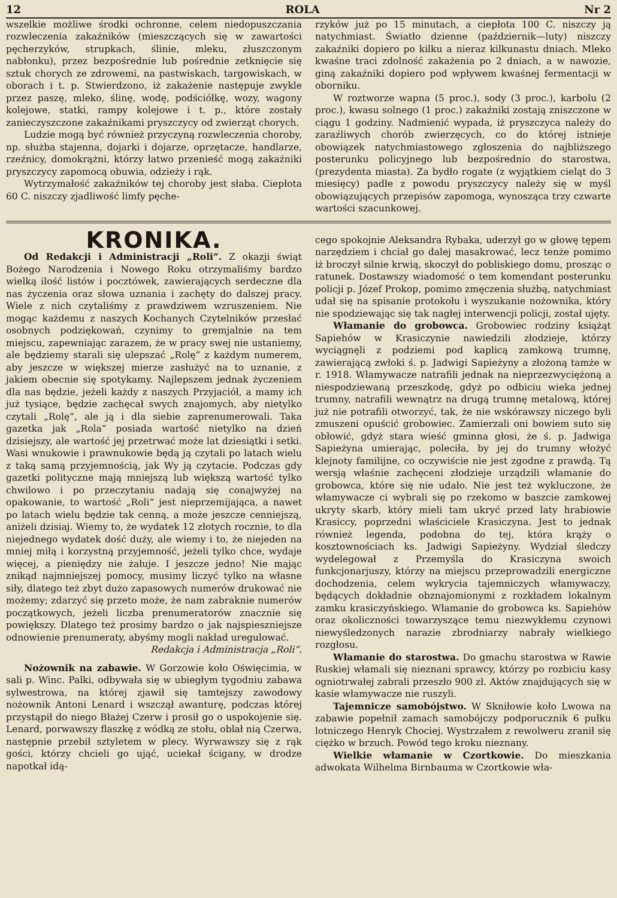12 ROLA Nr 2
wszelkie możliwe środki ochronne, celem niedopuszczania rozwleczenia zakaźników (mieszczących się w zawartości pęcherzyków, strupkach, ślinie, mleku, złuszczonym nabłonku), przez bezpośrednie lub pośrednie zetknięcie się sztuk chorych ze zdrowemi, na pastwiskach, targowiskach, w oborach i t. p. Stwierdzono, iż zakażenie następuje zwykle przez paszę, mleko, ślinę, wodę, podściółkę, wozy, wagony kolejowe, statki, rampy kolejowe i t. p., które zostały zanieczyszczone zakaźnikami pryszczycy od zwierząt chorych.
Ludzie mogą być również przyczyną rozwleczenia choroby, np. służba stajenna, dojarki i dojarze, oprzętacze, handlarze, rzeźnicy, domokrążni, którzy łatwo przenieść mogą zakaźniki pryszczycy zapomocą obuwia, odzieży i rąk.
Wytrzymałość zakaźników tej choroby jest słaba. Ciepłota 60 C. niszczy zjadliwość limfy pęche-
rzyków już po 15 minutach, a ciepłota 100 C. niszczy ją natychmiast. Światło dzienne (październik—luty) niszczy zakaźniki dopiero po kilku a nieraz kilkunastu dniach. Mleko kwaśne traci zdolność zakażenia po 2 dniach, a w nawozie, giną zakaźniki dopiero pod wpływem kwaśnej fermentacji w oborniku.
W roztworze wapna (5 proc.), sody (3 proc.), karbolu (2 proc.), kwasu solnego (1 proc.) zakaźniki zostają zniszczone w ciągu 1 godziny. Nadmienić wypada, iż pryszczyca należy do zaraźliwych chorób zwierzęcych, co do której istnieje obowiązek natychmiastowego zgłoszenia do najbliższego posterunku policyjnego lub bezpośrednio do starostwa, (prezydenta miasta). Za bydło rogate (z wyjątkiem cieląt do 3 miesięcy) padłe z powodu pryszczycy należy się w myśl obowiązujących przepisów zapomoga, wynosząca trzy czwarte wartości szacunkowej.
KRONIKA.
Od Redakcji i Administracji „Roli“. Z okazji świąt Bożego Narodzenia i Nowego Roku otrzymaliśmy bardzo wielką ilość listów i pocztówek, zawierających serdeczne dla nas życzenia oraz słowa uznania i zachęty do dalszej pracy. Wiele z nich czytaliśmy z prawdziwem wzruszeniem. Nie mogąc każdemu z naszych Kochanych Czytelników przesłać osobnych podziękowań, czynimy to gremjalnie na tem miejscu, zapewniając zarazem, że w pracy swej nie ustaniemy, ale będziemy starali się ulepszać „Rolę“ z każdym numerem, aby jeszcze w większej mierze zasłużyć na to uznanie, z jakiem obecnie się spotykamy. Najlepszem jednak życzeniem dla nas będzie, jeżeli każdy z naszych Przyjaciół, a mamy ich już tysiące, będzie zachęcał swych znajomych, aby nietylko czytali „Rolę“, ale ją i dla siebie zaprenumerowali. Taka gazetka jak „Rola“ posiada wartość nietylko na dzień dzisiejszy, ale wartość jej przetrwać może lat dziesiątki i setki. Wasi wnukowie i prawnukowie będą ją czytali po latach wielu z taką samą przyjemnością, jak Wy ją czytacie. Podczas gdy gazetki polityczne mają mniejszą lub większą wartość tylko chwilowo i po przeczytaniu nadają się conajwyżej na opakowanie, to wartość „Roli“ jest nieprzemijająca, a nawet po latach wielu będzie tak cenną, a może jeszcze cenniejszą, aniżeli dzisiaj. Wiemy to, że wydatek 12 złotych rocznie, to dla niejednego wydatek dość duży, ale wiemy i to, że niejeden na mniej miłą i korzystną przyjemność, jeżeli tylko chce, wydaje więcej, a pieniędzy nie żałuje. I jeszcze jedno! Nie mając znikąd najmniejszej pomocy, musimy liczyć tylko na własne siły, dlatego też zbyt dużo zapasowych numerów drukować nie możemy; zdarzyć się przeto może, że nam zabraknie numerów początkowych, jeżeli liczba prenumeratorów znacznie się powiększy. Dlatego też prosimy bardzo o jak najspieszniejsze odnowienie prenumeraty, abyśmy mogli nakład uregulować.
Redakcja i Administracja „Roli“.
Nożownik na zabawie. W Gorzowie koło Oświęcimia, w sali p. Winc. Palki, odbywała się w ubiegłym tygodniu zabawa sylwestrowa, na której zjawił się tamtejszy zawodowy nożownik Antoni Lenard i wszczął awanturę, podczas której przystąpił do niego Błażej Czerw i prosił go o uspokojenie się. Lenard, porwawszy flaszkę z wódką ze stołu, oblał nią Czerwa, następnie przebił sztyletem w plecy. Wyrwawszy się z rąk gości, którzy chcieli go ująć, uciekał ścigany, w drodze napotkał idą-
cego spokojnie Aleksandra Rybaka, uderzył go w głowę tępem narzędziem i chciał go dalej masakrować, lecz tenże pomimo iż broczył silnie krwią, skoczył do pobliskiego domu, prosząc o ratunek. Dostawszy wiadomość o tem komendant posterunku policji p. Józef Prokop, pomimo zmęczenia służbą, natychmiast udał się na spisanie protokołu i wyszukanie nożownika, który nie spodziewając się tak nagłej interwencji policji, został ujęty.
Włamanie do grobowca. Grobowiec rodziny książąt Sapiehów w Krasiczynie nawiedzili złodzieje, którzy wyciągnęli z podziemi pod kaplicą zamkową trumnę, zawierającą zwłoki ś. p. Jadwigi Sapieżyny a złożoną tamże w r. 1918. Włamywacze natrafili jednak na nieprzezwyciężoną a niespodziewaną przeszkodę, gdyż po odbiciu wieka jednej trumny, natrafili wewnątrz na drugą trumnę metalową, której już nie potrafili otworzyć, tak, że nie wskórawszy niczego byli zmuszeni opuścić grobowiec. Zamierzali oni bowiem suto się obłowić, gdyż stara wieść gminna głosi, że ś. p. Jadwiga Sapieżyna umierając, poleciła, by jej do trumny włożyć klejnoty familijne, co oczywiście nie jest zgodne z prawdą. Tą wersją właśnie zachęceni złodzieje urządzili włamanie do grobowca, które się nie udało. Nie jest też wykluczone, że włamywacze ci wybrali się po rzekomo w baszcie zamkowej ukryty skarb, który mieli tam ukryć przed laty hrabiowie Krasiccy, poprzedni właściciele Krasiczyna. Jest to jednak również legenda, podobna do tej, która krąży o kosztownościach ks. Jadwigi Sapieżyny. Wydział śledczy wydelegował z Przemyśla do Krasiczyna swoich funkcjonarjuszy, którzy na miejscu przeprowadzili energiczne dochodzenia, celem wykrycia tajemniczych włamywaczy, będących dokładnie obznajomionymi z rozkładem lokalnym zamku krasiczyńskiego. Włamanie do grobowca ks. Sapiehów oraz okoliczności towarzyszące temu niezwykłemu czynowi niewyśledzonych narazie zbrodniarzy nabrały wielkiego rozgłosu.
Włamanie do starostwa. Do gmachu starostwa w Rawie Ruskiej włamali się nieznani sprawcy, którzy po rozbiciu kasy ogniotrwałej zabrali przeszło 900 zł. Aktów znajdujących się w kasie włamywacze nie ruszyli.
Tajemnicze samobójstwo. W Skniłowie koło Lwowa na zabawie popełnił zamach samobójczy podporucznik 6 pułku lotniczego Henryk Chociej. Wystrzałem z rewolweru zranił się ciężko w brzuch. Powód tego kroku nieznany.
Wielkie włamanie w Czortkowie. Do mieszkania adwokata Wilhelma Birnbauma w Czortkowie wła-